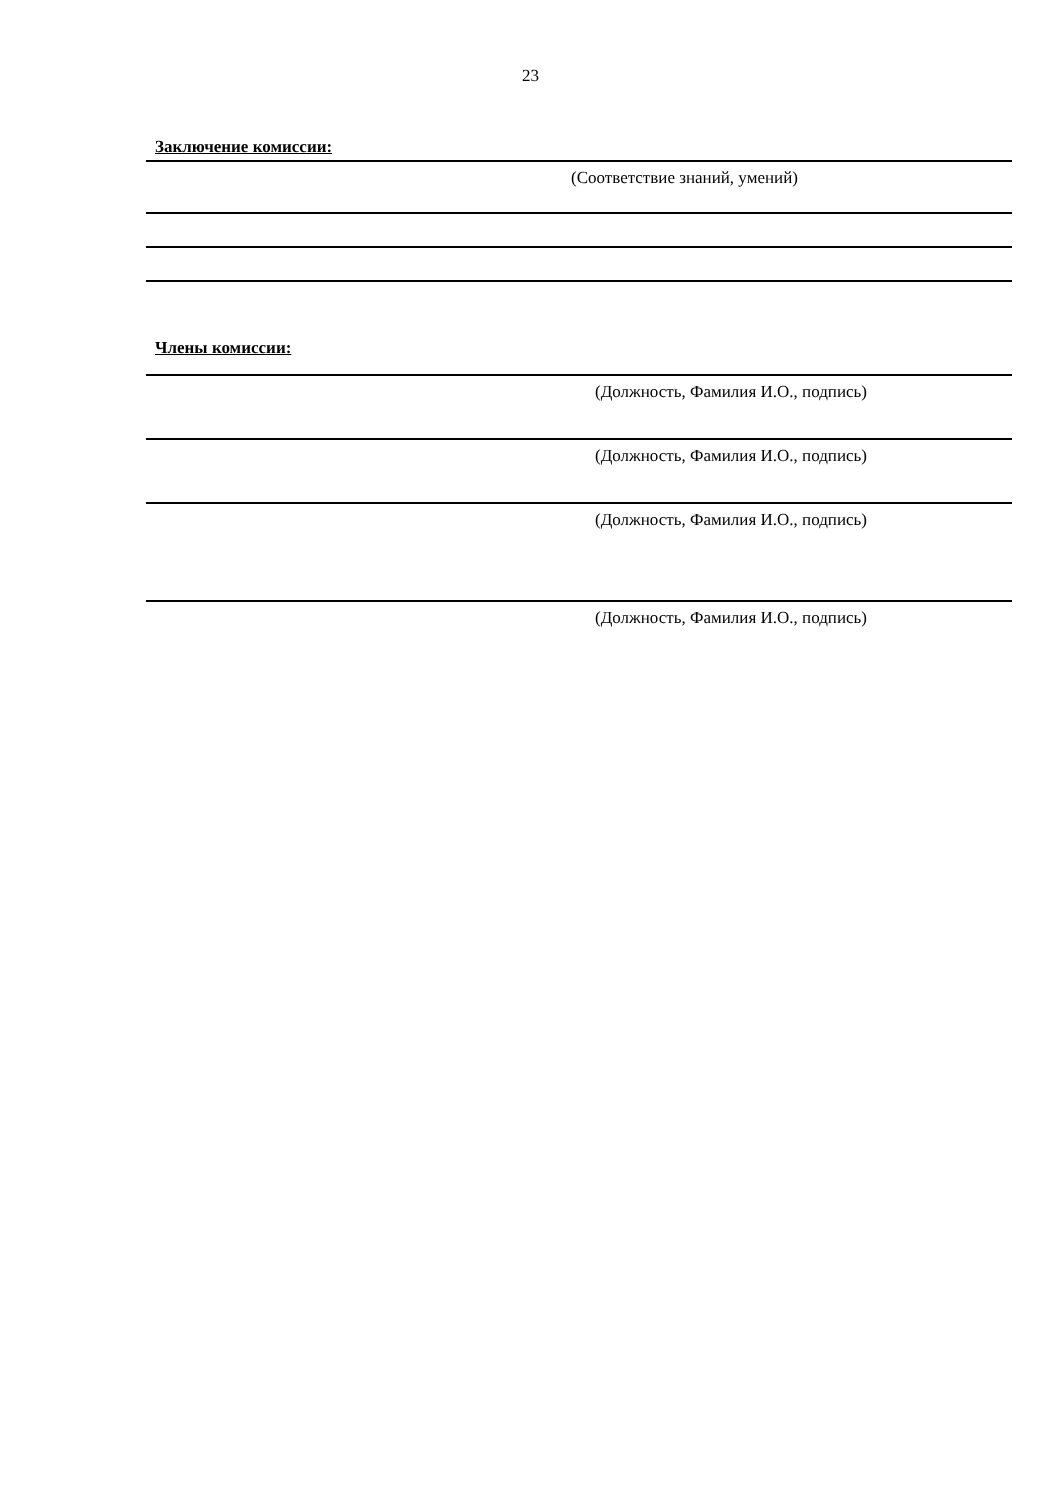23
Заключение комиссии:
(Соответствие знаний, умений)
Члены комиссии:
(Должность, Фамилия И.О., подпись)
(Должность, Фамилия И.О., подпись)
(Должность, Фамилия И.О., подпись)
(Должность, Фамилия И.О., подпись)